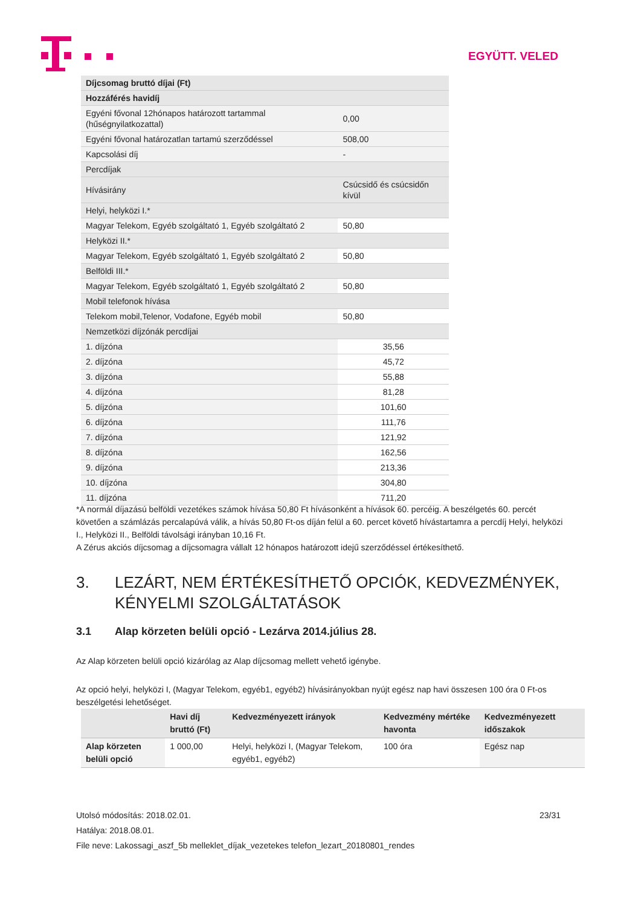EGYÜTT. VELED
| Díjcsomag bruttó díjai (Ft) | |
| Hozzáférés havidíj | |
| Egyéni fővonal 12hónapos határozott tartammal (hűségnyilatkozattal) | 0,00 |
| Egyéni fővonal határozatlan tartamú szerződéssel | 508,00 |
| Kapcsolási díj | - |
| Percdíjak | |
| Hívásirány | Csúcsidő és csúcsidőn kívül |
| Helyi, helyközi I.* | |
| Magyar Telekom, Egyéb szolgáltató 1, Egyéb szolgáltató 2 | 50,80 |
| Helyközi II.* | |
| Magyar Telekom, Egyéb szolgáltató 1, Egyéb szolgáltató 2 | 50,80 |
| Belföldi III.* | |
| Magyar Telekom, Egyéb szolgáltató 1, Egyéb szolgáltató 2 | 50,80 |
| Mobil telefonok hívása | |
| Telekom mobil,Telenor, Vodafone, Egyéb mobil | 50,80 |
| Nemzetközi díjzónák percdíjai | |
| 1. díjzóna | 35,56 |
| 2. díjzóna | 45,72 |
| 3. díjzóna | 55,88 |
| 4. díjzóna | 81,28 |
| 5. díjzóna | 101,60 |
| 6. díjzóna | 111,76 |
| 7. díjzóna | 121,92 |
| 8. díjzóna | 162,56 |
| 9. díjzóna | 213,36 |
| 10. díjzóna | 304,80 |
| 11. díjzóna | 711,20 |
*A normál díjazású belföldi vezetékes számok hívása 50,80 Ft hívásonként a hívások 60. percéig. A beszélgetés 60. percét követően a számlázás percalapúvá válik, a hívás 50,80 Ft-os díján felül a 60. percet követő hívástartamra a percdíj Helyi, helyközi I., Helyközi II., Belföldi távolsági irányban 10,16 Ft.
A Zérus akciós díjcsomag a díjcsomagra vállalt 12 hónapos határozott idejű szerződéssel értékesíthető.
3. LEZÁRT, NEM ÉRTÉKESÍTHETŐ OPCIÓK, KEDVEZMÉNYEK, KÉNYELMI SZOLGÁLTATÁSOK
3.1 Alap körzeten belüli opció - Lezárva 2014.július 28.
Az Alap körzeten belüli opció kizárólag az Alap díjcsomag mellett vehető igénybe.
Az opció helyi, helyközi I, (Magyar Telekom, egyéb1, egyéb2) hívásirányokban nyújt egész nap havi összesen 100 óra 0 Ft-os beszélgetési lehetőséget.
| | Havi díj bruttó (Ft) | Kedvezményezett irányok | Kedvezmény mértéke havonta | Kedvezményezett időszakok |
| --- | --- | --- | --- | --- |
| Alap körzeten belüli opció | 1 000,00 | Helyi, helyközi I, (Magyar Telekom, egyéb1, egyéb2) | 100 óra | Egész nap |
23/31
Utolsó módosítás: 2018.02.01.
Hatálya: 2018.08.01.
File neve: Lakossagi_aszf_5b melleklet_díjak_vezetekes telefon_lezart_20180801_rendes